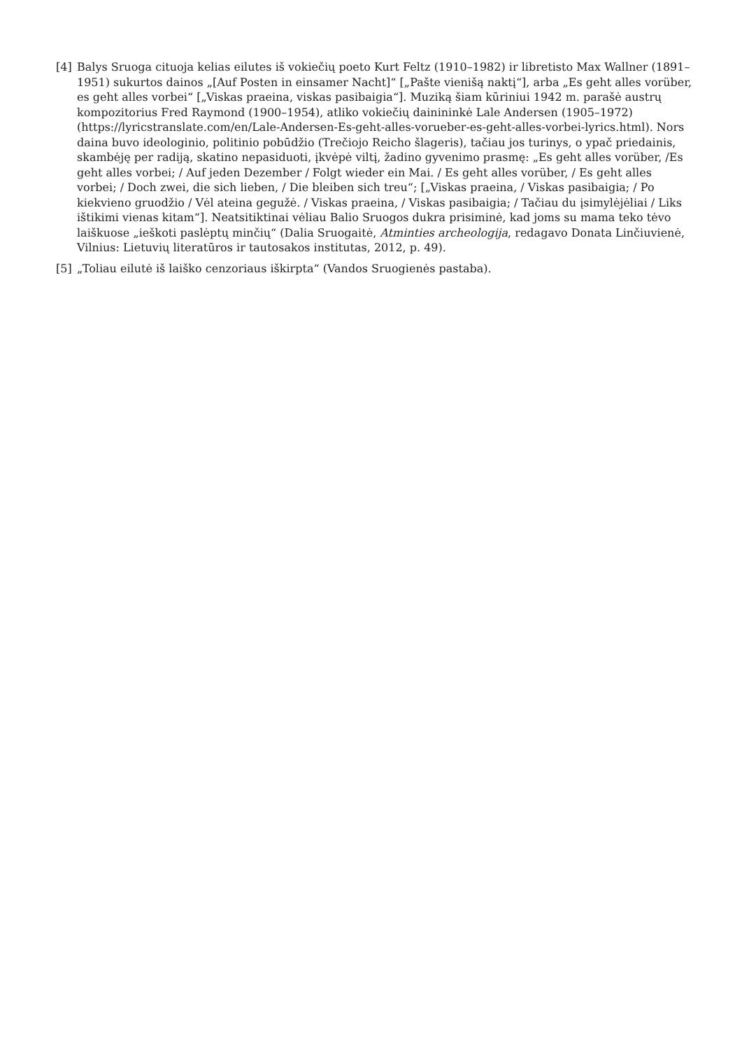[4] Balys Sruoga cituoja kelias eilutes iš vokiečių poeto Kurt Feltz (1910–1982) ir libretisto Max Wallner (1891–1951) sukurtos dainos „[Auf Posten in einsamer Nacht]“ [„Pašte vienišą naktį“], arba „Es geht alles vorüber, es geht alles vorbei“ [„Viskas praeina, viskas pasibaigia“]. Muziką šiam kūriniui 1942 m. parašė austrų kompozitorius Fred Raymond (1900–1954), atliko vokiečių dainininkė Lale Andersen (1905–1972) (https://lyricstranslate.com/en/Lale-Andersen-Es-geht-alles-vorueber-es-geht-alles-vorbei-lyrics.html). Nors daina buvo ideologinio, politinio pobūdžio (Trečiojo Reicho šlageris), tačiau jos turinys, o ypač priedainis, skambėję per radiją, skatino nepasiduoti, įkvėpė viltį, žadino gyvenimo prasmę: „Es geht alles vorüber, /Es geht alles vorbei; / Auf jeden Dezember / Folgt wieder ein Mai. / Es geht alles vorüber, / Es geht alles vorbei; / Doch zwei, die sich lieben, / Die bleiben sich treu“; [„Viskas praeina, / Viskas pasibaigia; / Po kiekvieno gruodžio / Vėl ateina gegužė. / Viskas praeina, / Viskas pasibaigia; / Tačiau du įsimylėjėliai / Liks ištikimi vienas kitam“]. Neatsitiktinai vėliau Balio Sruogos dukra prisiminė, kad joms su mama teko tėvo laiškuose „ieškoti paslėptų minčių“ (Dalia Sruogaitė, Atminties archeologija, redagavo Donata Linčiuvienė, Vilnius: Lietuvių literatūros ir tautosakos institutas, 2012, p. 49).
[5] „Toliau eilutė iš laiško cenzoriaus iškirpta“ (Vandos Sruogienės pastaba).